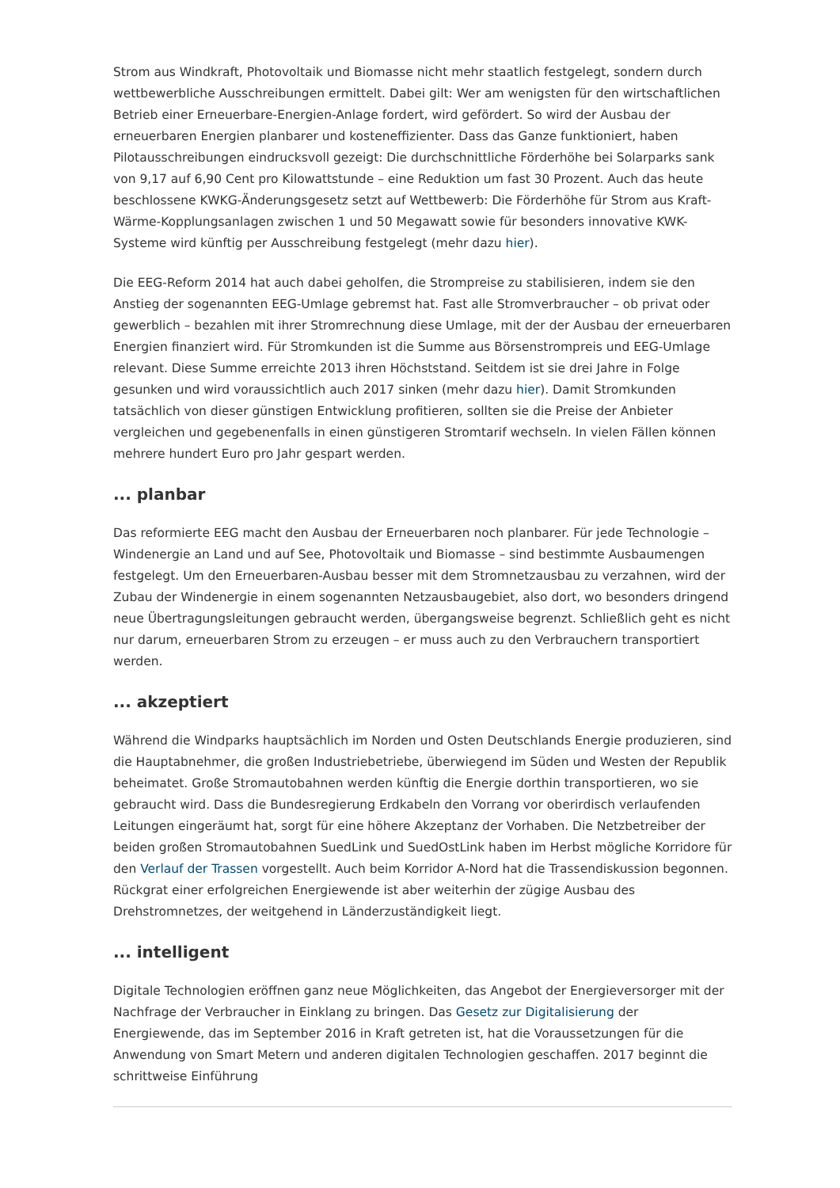Strom aus Windkraft, Photovoltaik und Biomasse nicht mehr staatlich festgelegt, sondern durch wettbewerbliche Ausschreibungen ermittelt. Dabei gilt: Wer am wenigsten für den wirtschaftlichen Betrieb einer Erneuerbare-Energien-Anlage fordert, wird gefördert. So wird der Ausbau der erneuerbaren Energien planbarer und kosteneffizienter. Dass das Ganze funktioniert, haben Pilotausschreibungen eindrucksvoll gezeigt: Die durchschnittliche Förderhöhe bei Solarparks sank von 9,17 auf 6,90 Cent pro Kilowattstunde – eine Reduktion um fast 30 Prozent. Auch das heute beschlossene KWKG-Änderungsgesetz setzt auf Wettbewerb: Die Förderhöhe für Strom aus Kraft-Wärme-Kopplungsanlagen zwischen 1 und 50 Megawatt sowie für besonders innovative KWK-Systeme wird künftig per Ausschreibung festgelegt (mehr dazu hier).
Die EEG-Reform 2014 hat auch dabei geholfen, die Strompreise zu stabilisieren, indem sie den Anstieg der sogenannten EEG-Umlage gebremst hat. Fast alle Stromverbraucher – ob privat oder gewerblich – bezahlen mit ihrer Stromrechnung diese Umlage, mit der der Ausbau der erneuerbaren Energien finanziert wird. Für Stromkunden ist die Summe aus Börsenstrompreis und EEG-Umlage relevant. Diese Summe erreichte 2013 ihren Höchststand. Seitdem ist sie drei Jahre in Folge gesunken und wird voraussichtlich auch 2017 sinken (mehr dazu hier). Damit Stromkunden tatsächlich von dieser günstigen Entwicklung profitieren, sollten sie die Preise der Anbieter vergleichen und gegebenenfalls in einen günstigeren Stromtarif wechseln. In vielen Fällen können mehrere hundert Euro pro Jahr gespart werden.
... planbar
Das reformierte EEG macht den Ausbau der Erneuerbaren noch planbarer. Für jede Technologie – Windenergie an Land und auf See, Photovoltaik und Biomasse – sind bestimmte Ausbaumengen festgelegt. Um den Erneuerbaren-Ausbau besser mit dem Stromnetzausbau zu verzahnen, wird der Zubau der Windenergie in einem sogenannten Netzausbaugebiet, also dort, wo besonders dringend neue Übertragungsleitungen gebraucht werden, übergangsweise begrenzt. Schließlich geht es nicht nur darum, erneuerbaren Strom zu erzeugen – er muss auch zu den Verbrauchern transportiert werden.
... akzeptiert
Während die Windparks hauptsächlich im Norden und Osten Deutschlands Energie produzieren, sind die Hauptabnehmer, die großen Industriebetriebe, überwiegend im Süden und Westen der Republik beheimatet. Große Stromautobahnen werden künftig die Energie dorthin transportieren, wo sie gebraucht wird. Dass die Bundesregierung Erdkabeln den Vorrang vor oberirdisch verlaufenden Leitungen eingeräumt hat, sorgt für eine höhere Akzeptanz der Vorhaben. Die Netzbetreiber der beiden großen Stromautobahnen SuedLink und SuedOstLink haben im Herbst mögliche Korridore für den Verlauf der Trassen vorgestellt. Auch beim Korridor A-Nord hat die Trassendiskussion begonnen. Rückgrat einer erfolgreichen Energiewende ist aber weiterhin der zügige Ausbau des Drehstromnetzes, der weitgehend in Länderzuständigkeit liegt.
... intelligent
Digitale Technologien eröffnen ganz neue Möglichkeiten, das Angebot der Energieversorger mit der Nachfrage der Verbraucher in Einklang zu bringen. Das Gesetz zur Digitalisierung der Energiewende, das im September 2016 in Kraft getreten ist, hat die Voraussetzungen für die Anwendung von Smart Metern und anderen digitalen Technologien geschaffen. 2017 beginnt die schrittweise Einführung